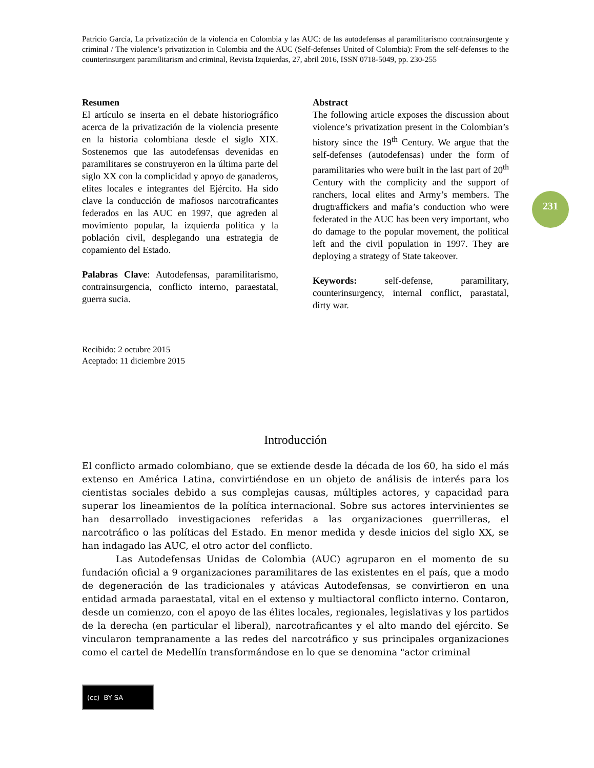231
Patricio García, La privatización de la violencia en Colombia y las AUC: de las autodefensas al paramilitarismo contrainsurgente y criminal / The violence’s privatization in Colombia and the AUC (Self-defenses United of Colombia): From the self-defenses to the counterinsurgent paramilitarism and criminal, Revista Izquierdas, 27, abril 2016, ISSN 0718-5049, pp. 230-255
Resumen
El artículo se inserta en el debate historiográfico acerca de la privatización de la violencia presente en la historia colombiana desde el siglo XIX. Sostenemos que las autodefensas devenidas en paramilitares se construyeron en la última parte del siglo XX con la complicidad y apoyo de ganaderos, elites locales e integrantes del Ejército. Ha sido clave la conducción de mafiosos narcotraficantes federados en las AUC en 1997, que agreden al movimiento popular, la izquierda política y la población civil, desplegando una estrategia de copamiento del Estado.
Palabras Clave: Autodefensas, paramilitarismo, contrainsurgencia, conflicto interno, paraestatal, guerra sucia.
Abstract
The following article exposes the discussion about violence’s privatization present in the Colombian’s history since the 19<sup>th</sup> Century. We argue that the self-defenses (autodefensas) under the form of paramilitaries who were built in the last part of 20<sup>th</sup> Century with the complicity and the support of ranchers, local elites and Army’s members. The drugtraffickers and mafia’s conduction who were federated in the AUC has been very important, who do damage to the popular movement, the political left and the civil population in 1997. They are deploying a strategy of State takeover.
Keywords: self-defense, paramilitary, counterinsurgency, internal conflict, parastatal, dirty war.
Recibido: 2 octubre 2015
Aceptado: 11 diciembre 2015
Introducción
El conflicto armado colombiano, que se extiende desde la década de los 60, ha sido el más extenso en América Latina, convirtiéndose en un objeto de análisis de interés para los cientistas sociales debido a sus complejas causas, múltiples actores, y capacidad para superar los lineamientos de la política internacional. Sobre sus actores intervinientes se han desarrollado investigaciones referidas a las organizaciones guerrilleras, el narcotráfico o las políticas del Estado. En menor medida y desde inicios del siglo XX, se han indagado las AUC, el otro actor del conflicto.
Las Autodefensas Unidas de Colombia (AUC) agruparon en el momento de su fundación oficial a 9 organizaciones paramilitares de las existentes en el país, que a modo de degeneración de las tradicionales y atávicas Autodefensas, se convirtieron en una entidad armada paraestatal, vital en el extenso y multiactoral conflicto interno. Contaron, desde un comienzo, con el apoyo de las élites locales, regionales, legislativas y los partidos de la derecha (en particular el liberal), narcotraficantes y el alto mando del ejército. Se vincularon tempranamente a las redes del narcotráfico y sus principales organizaciones como el cartel de Medellín transformándose en lo que se denomina "actor criminal
(cc) BY SA